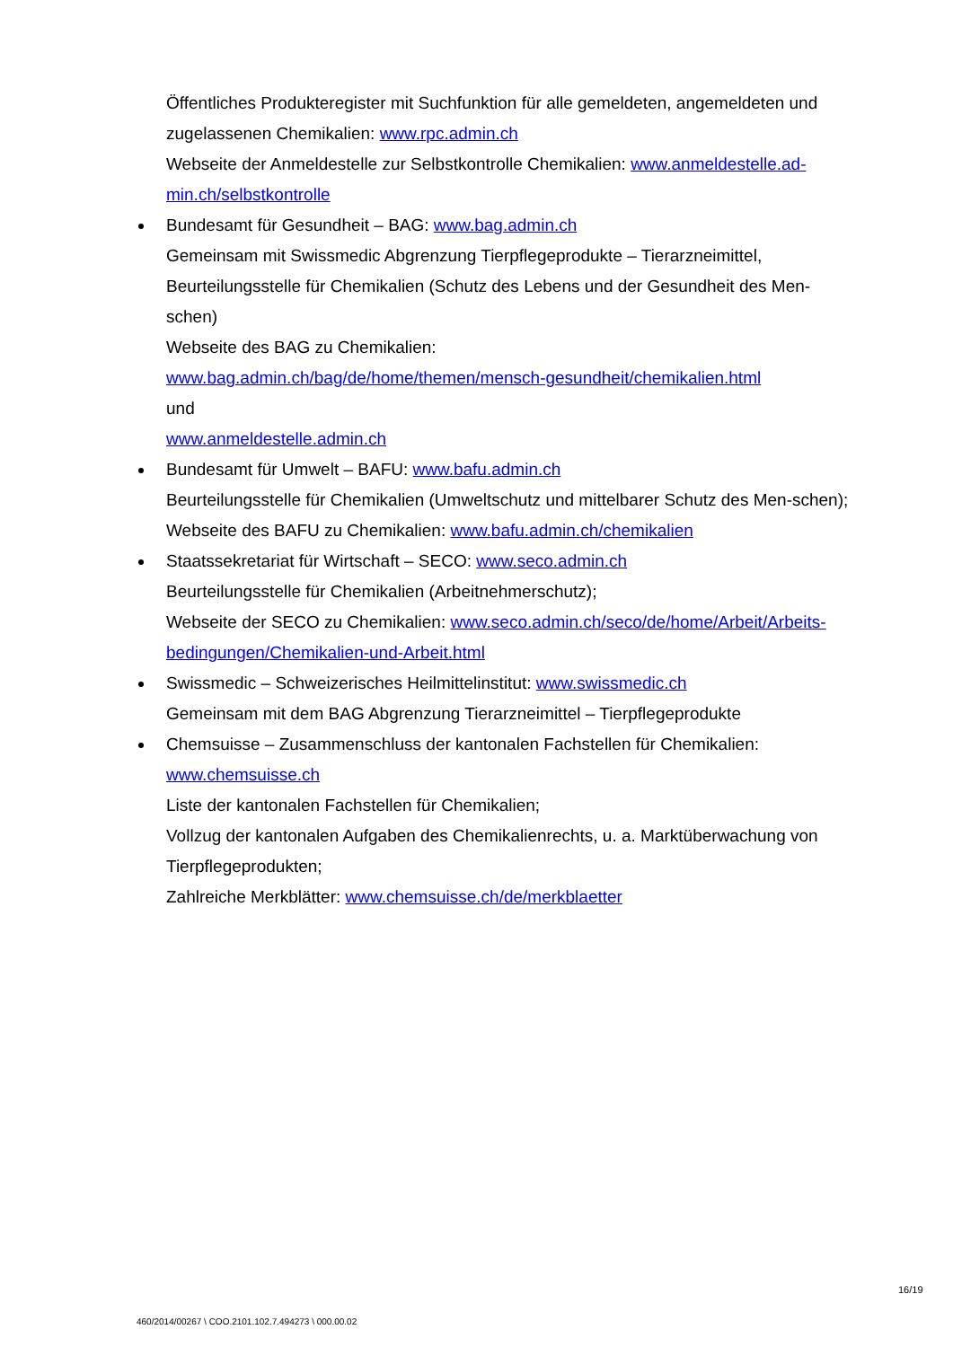Öffentliches Produkteregister mit Suchfunktion für alle gemeldeten, angemeldeten und zugelassenen Chemikalien: www.rpc.admin.ch
Webseite der Anmeldestelle zur Selbstkontrolle Chemikalien: www.anmeldestelle.ad-min.ch/selbstkontrolle
Bundesamt für Gesundheit – BAG: www.bag.admin.ch
Gemeinsam mit Swissmedic Abgrenzung Tierpflegeprodukte – Tierarzneimittel, Beurteilungsstelle für Chemikalien (Schutz des Lebens und der Gesundheit des Men-schen)
Webseite des BAG zu Chemikalien:
www.bag.admin.ch/bag/de/home/themen/mensch-gesundheit/chemikalien.html
und
www.anmeldestelle.admin.ch
Bundesamt für Umwelt – BAFU: www.bafu.admin.ch
Beurteilungsstelle für Chemikalien (Umweltschutz und mittelbarer Schutz des Men-schen);
Webseite des BAFU zu Chemikalien: www.bafu.admin.ch/chemikalien
Staatssekretariat für Wirtschaft – SECO: www.seco.admin.ch
Beurteilungsstelle für Chemikalien (Arbeitnehmerschutz);
Webseite der SECO zu Chemikalien: www.seco.admin.ch/seco/de/home/Arbeit/Arbeits-bedingungen/Chemikalien-und-Arbeit.html
Swissmedic – Schweizerisches Heilmittelinstitut: www.swissmedic.ch
Gemeinsam mit dem BAG Abgrenzung Tierarzneimittel – Tierpflegeprodukte
Chemsuisse – Zusammenschluss der kantonalen Fachstellen für Chemikalien: www.chemsuisse.ch
Liste der kantonalen Fachstellen für Chemikalien;
Vollzug der kantonalen Aufgaben des Chemikalienrechts, u. a. Marktüberwachung von Tierpflegeprodukten;
Zahlreiche Merkblätter: www.chemsuisse.ch/de/merkblaetter
16/19
460/2014/00267 \ COO.2101.102.7.494273 \ 000.00.02